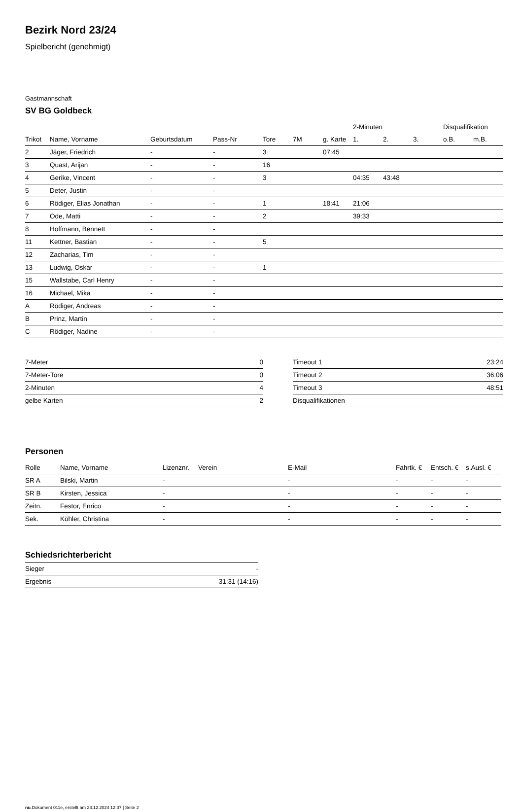Bezirk Nord 23/24
Spielbericht (genehmigt)
Gastmannschaft
SV BG Goldbeck
| | | | | | | | 2-Minuten | | | Disqualifikation | |
| --- | --- | --- | --- | --- | --- | --- | --- | --- | --- | --- | --- |
| Trikot | Name, Vorname | Geburtsdatum | Pass-Nr | Tore | 7M | g. Karte | 1. | 2. | 3. | o.B. | m.B. |
| 2 | Jäger, Friedrich | - | - | 3 | | 07:45 | | | | | |
| 3 | Quast, Arijan | - | - | 16 | | | | | | | |
| 4 | Gerike, Vincent | - | - | 3 | | | 04:35 | 43:48 | | | |
| 5 | Deter, Justin | - | - | | | | | | | | |
| 6 | Rödiger, Elias Jonathan | - | - | 1 | | 18:41 | 21:06 | | | | |
| 7 | Ode, Matti | - | - | 2 | | | 39:33 | | | | |
| 8 | Hoffmann, Bennett | - | - | | | | | | | | |
| 11 | Kettner, Bastian | - | - | 5 | | | | | | | |
| 12 | Zacharias, Tim | - | - | | | | | | | | |
| 13 | Ludwig, Oskar | - | - | 1 | | | | | | | |
| 15 | Wallstabe, Carl Henry | - | - | | | | | | | | |
| 16 | Michael, Mika | - | - | | | | | | | | |
| A | Rödiger, Andreas | - | - | | | | | | | | |
| B | Prinz, Martin | - | - | | | | | | | | |
| C | Rödiger, Nadine | - | - | | | | | | | | |
| 7-Meter | 0 |
| 7-Meter-Tore | 0 |
| 2-Minuten | 4 |
| gelbe Karten | 2 |
| Timeout 1 | 23:24 |
| Timeout 2 | 36:06 |
| Timeout 3 | 48:51 |
| Disqualifikationen | |
Personen
| Rolle | Name, Vorname | Lizenznr. | Verein | E-Mail | Fahrtk. € | Entsch. € | s.Ausl. € |
| --- | --- | --- | --- | --- | --- | --- | --- |
| SR A | Bilski, Martin | - | | - | - | - | - |
| SR B | Kirsten, Jessica | - | | - | - | - | - |
| Zeitn. | Festor, Enrico | - | | - | - | - | - |
| Sek. | Köhler, Christina | - | | - | - | - | - |
Schiedsrichterbericht
| Sieger | - |
| Ergebnis | 31:31 (14:16) |
nu.Dokument 011e, erstellt am 23.12.2024 12:37 | Seite 2